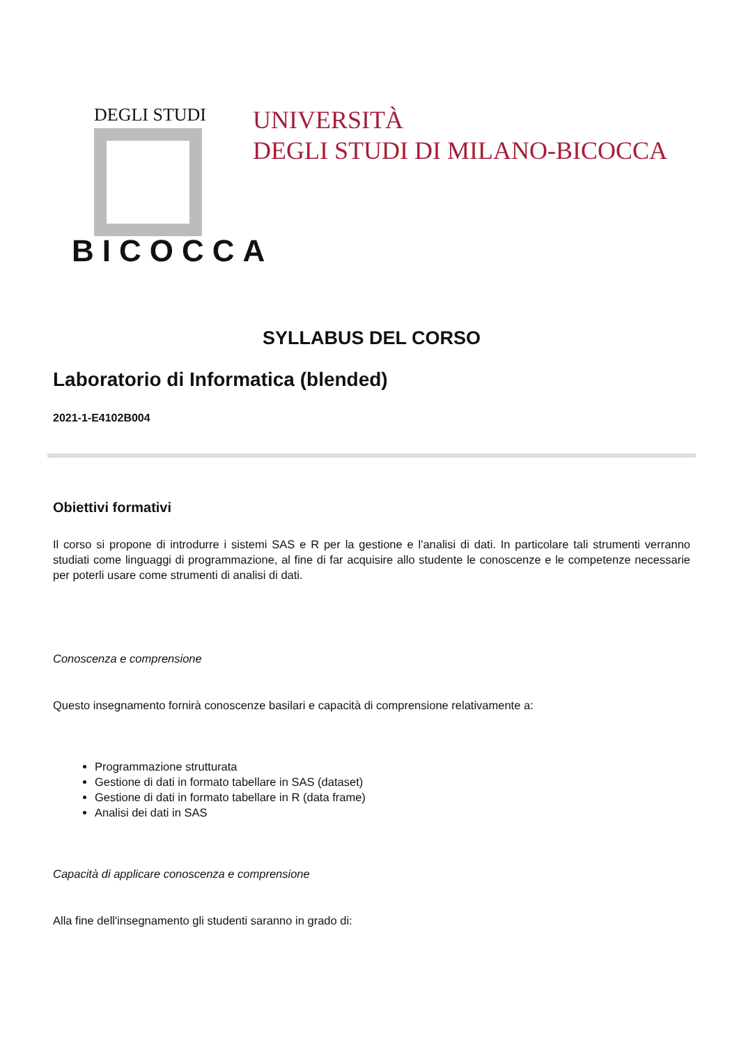DEGLI STUDI
BICOCCA
UNIVERSITÀ
DEGLI STUDI DI MILANO-BICOCCA
SYLLABUS DEL CORSO
Laboratorio di Informatica (blended)
2021-1-E4102B004
Obiettivi formativi
Il corso si propone di introdurre i sistemi SAS e R per la gestione e l'analisi di dati. In particolare tali strumenti verranno studiati come linguaggi di programmazione, al fine di far acquisire allo studente le conoscenze e le competenze necessarie per poterli usare come strumenti di analisi di dati.
Conoscenza e comprensione
Questo insegnamento fornirà conoscenze basilari e capacità di comprensione relativamente a:
Programmazione strutturata
Gestione di dati in formato tabellare in SAS (dataset)
Gestione di dati in formato tabellare in R (data frame)
Analisi dei dati in SAS
Capacità di applicare conoscenza e comprensione
Alla fine dell'insegnamento gli studenti saranno in grado di: